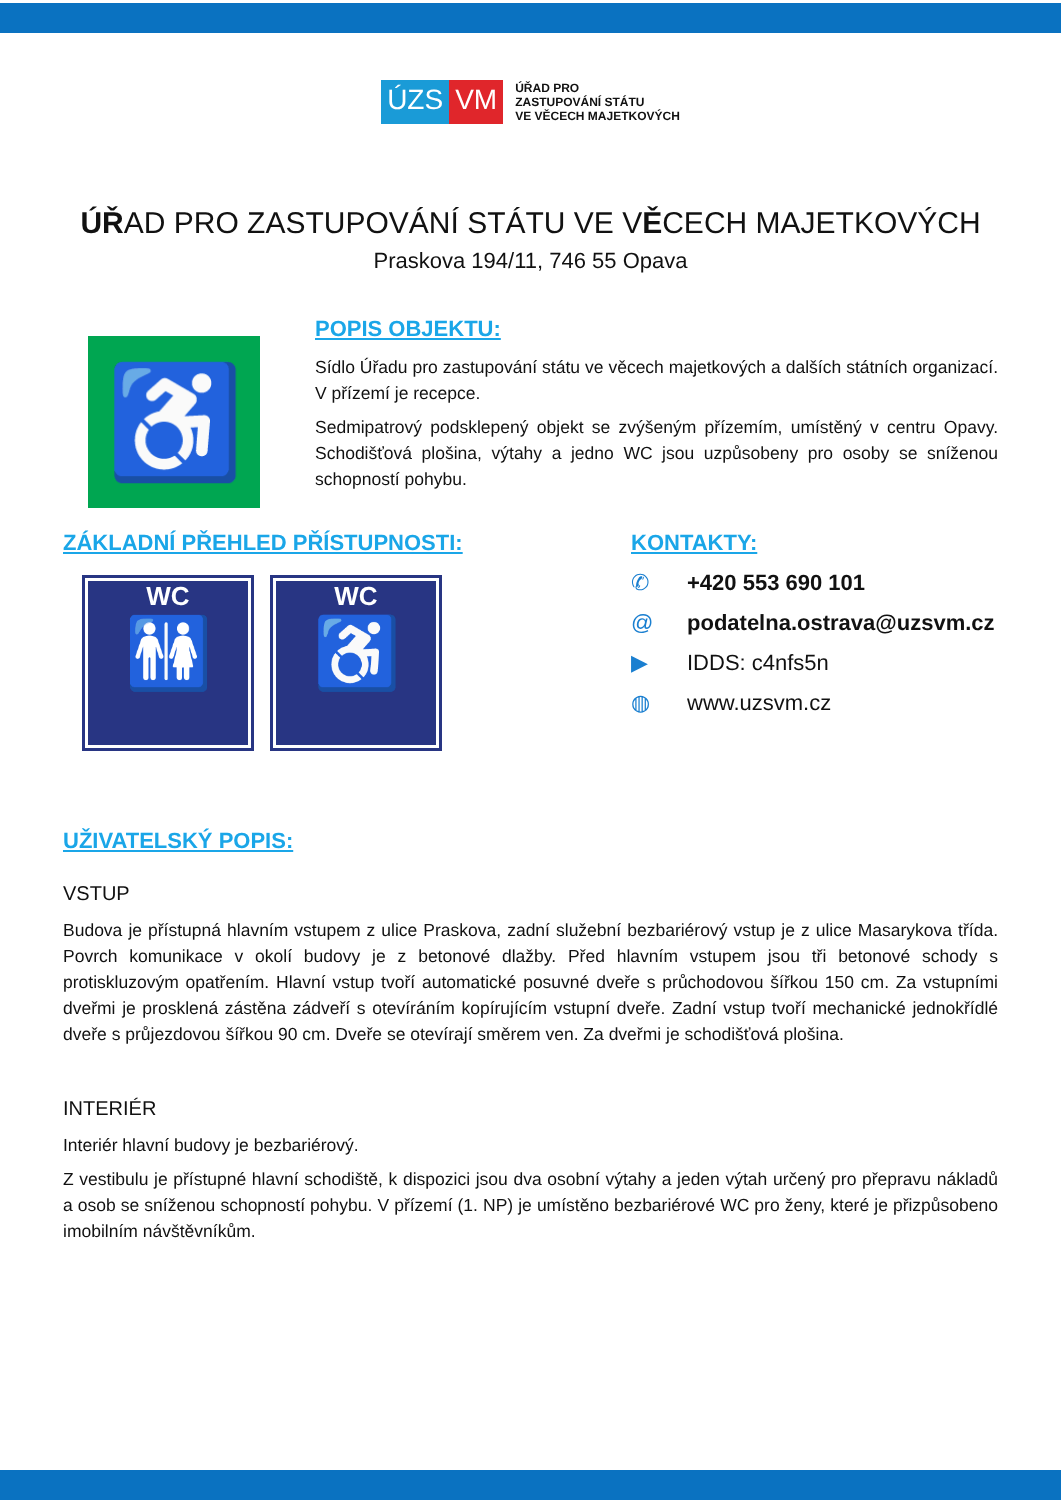ÚZS VM
ÚŘAD PRO
ZASTUPOVÁNÍ STÁTU
VE VĚCECH MAJETKOVÝCH
ÚŘAD PRO ZASTUPOVÁNÍ STÁTU VE VĚCECH MAJETKOVÝCH
Praskova 194/11, 746 55 Opava
♿
POPIS OBJEKTU:
Sídlo Úřadu pro zastupování státu ve věcech majetkových a dalších státních organizací. V přízemí je recepce.
Sedmipatrový podsklepený objekt se zvýšeným přízemím, umístěný v centru Opavy. Schodišťová plošina, výtahy a jedno WC jsou uzpůsobeny pro osoby se sníženou schopností pohybu.
ZÁKLADNÍ PŘEHLED PŘÍSTUPNOSTI:
WC
🚻
WC
♿
KONTAKTY:
✆ +420 553 690 101
@ podatelna.ostrava@uzsvm.cz
▶ IDDS: c4nfs5n
◍ www.uzsvm.cz
UŽIVATELSKÝ POPIS:
VSTUP
Budova je přístupná hlavním vstupem z ulice Praskova, zadní služební bezbariérový vstup je z ulice Masarykova třída. Povrch komunikace v okolí budovy je z betonové dlažby. Před hlavním vstupem jsou tři betonové schody s protiskluzovým opatřením. Hlavní vstup tvoří automatické posuvné dveře s průchodovou šířkou 150 cm. Za vstupními dveřmi je prosklená zástěna zádveří s otevíráním kopírujícím vstupní dveře. Zadní vstup tvoří mechanické jednokřídlé dveře s průjezdovou šířkou 90 cm. Dveře se otevírají směrem ven. Za dveřmi je schodišťová plošina.
INTERIÉR
Interiér hlavní budovy je bezbariérový.
Z vestibulu je přístupné hlavní schodiště, k dispozici jsou dva osobní výtahy a jeden výtah určený pro přepravu nákladů a osob se sníženou schopností pohybu. V přízemí (1. NP) je umístěno bezbariérové WC pro ženy, které je přizpůsobeno imobilním návštěvníkům.